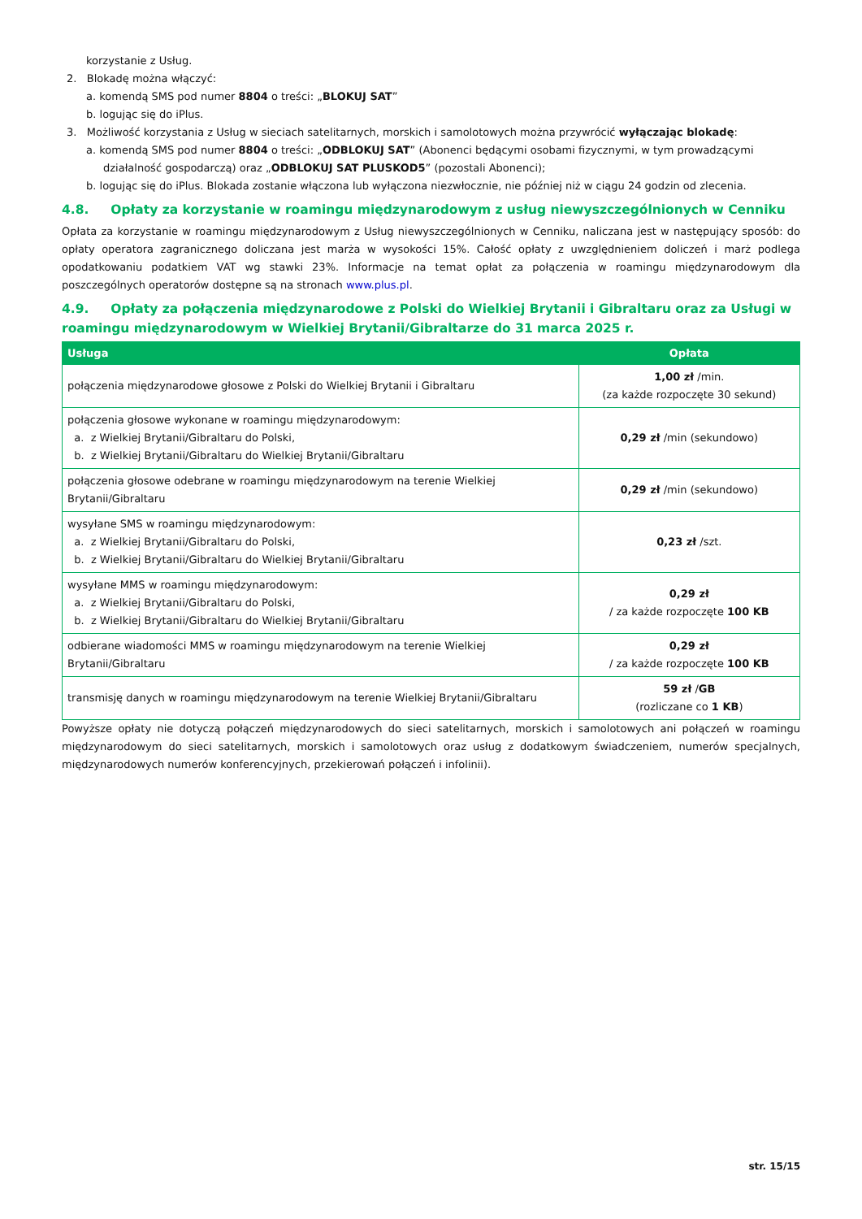korzystanie z Usług.
2. Blokadę można włączyć:
a. komendą SMS pod numer 8804 o treści: „BLOKUJ SAT”
b. logując się do iPlus.
3. Możliwość korzystania z Usług w sieciach satelitarnych, morskich i samolotowych można przywrócić wyłączając blokadę:
a. komendą SMS pod numer 8804 o treści: „ODBLOKUJ SAT” (Abonenci będącymi osobami fizycznymi, w tym prowadzącymi
działalność gospodarczą) oraz „ODBLOKUJ SAT PLUSKOD5” (pozostali Abonenci);
b. logując się do iPlus. Blokada zostanie włączona lub wyłączona niezwłocznie, nie później niż w ciągu 24 godzin od zlecenia.
4.8. Opłaty za korzystanie w roamingu międzynarodowym z usług niewyszczególnionych w Cenniku
Opłata za korzystanie w roamingu międzynarodowym z Usług niewyszczególnionych w Cenniku, naliczana jest w następujący sposób: do opłaty operatora zagranicznego doliczana jest marża w wysokości 15%. Całość opłaty z uwzględnieniem doliczeń i marż podlega opodatkowaniu podatkiem VAT wg stawki 23%. Informacje na temat opłat za połączenia w roamingu międzynarodowym dla poszczególnych operatorów dostępne są na stronach www.plus.pl.
4.9. Opłaty za połączenia międzynarodowe z Polski do Wielkiej Brytanii i Gibraltaru oraz za Usługi w roamingu międzynarodowym w Wielkiej Brytanii/Gibraltarze do 31 marca 2025 r.
| Usługa | Opłata |
| --- | --- |
| połączenia międzynarodowe głosowe z Polski do Wielkiej Brytanii i Gibraltaru | 1,00 zł /min. (za każde rozpoczęte 30 sekund) |
| połączenia głosowe wykonane w roamingu międzynarodowym: a. z Wielkiej Brytanii/Gibraltaru do Polski, b. z Wielkiej Brytanii/Gibraltaru do Wielkiej Brytanii/Gibraltaru | 0,29 zł /min (sekundowo) |
| połączenia głosowe odebrane w roamingu międzynarodowym na terenie Wielkiej Brytanii/Gibraltaru | 0,29 zł /min (sekundowo) |
| wysyłane SMS w roamingu międzynarodowym: a. z Wielkiej Brytanii/Gibraltaru do Polski, b. z Wielkiej Brytanii/Gibraltaru do Wielkiej Brytanii/Gibraltaru | 0,23 zł /szt. |
| wysyłane MMS w roamingu międzynarodowym: a. z Wielkiej Brytanii/Gibraltaru do Polski, b. z Wielkiej Brytanii/Gibraltaru do Wielkiej Brytanii/Gibraltaru | 0,29 zł / za każde rozpoczęte 100 KB |
| odbierane wiadomości MMS w roamingu międzynarodowym na terenie Wielkiej Brytanii/Gibraltaru | 0,29 zł / za każde rozpoczęte 100 KB |
| transmisję danych w roamingu międzynarodowym na terenie Wielkiej Brytanii/Gibraltaru | 59 zł / GB (rozliczane co 1 KB ) |
Powyższe opłaty nie dotyczą połączeń międzynarodowych do sieci satelitarnych, morskich i samolotowych ani połączeń w roamingu międzynarodowym do sieci satelitarnych, morskich i samolotowych oraz usług z dodatkowym świadczeniem, numerów specjalnych, międzynarodowych numerów konferencyjnych, przekierowań połączeń i infolinii).
str. 15/15